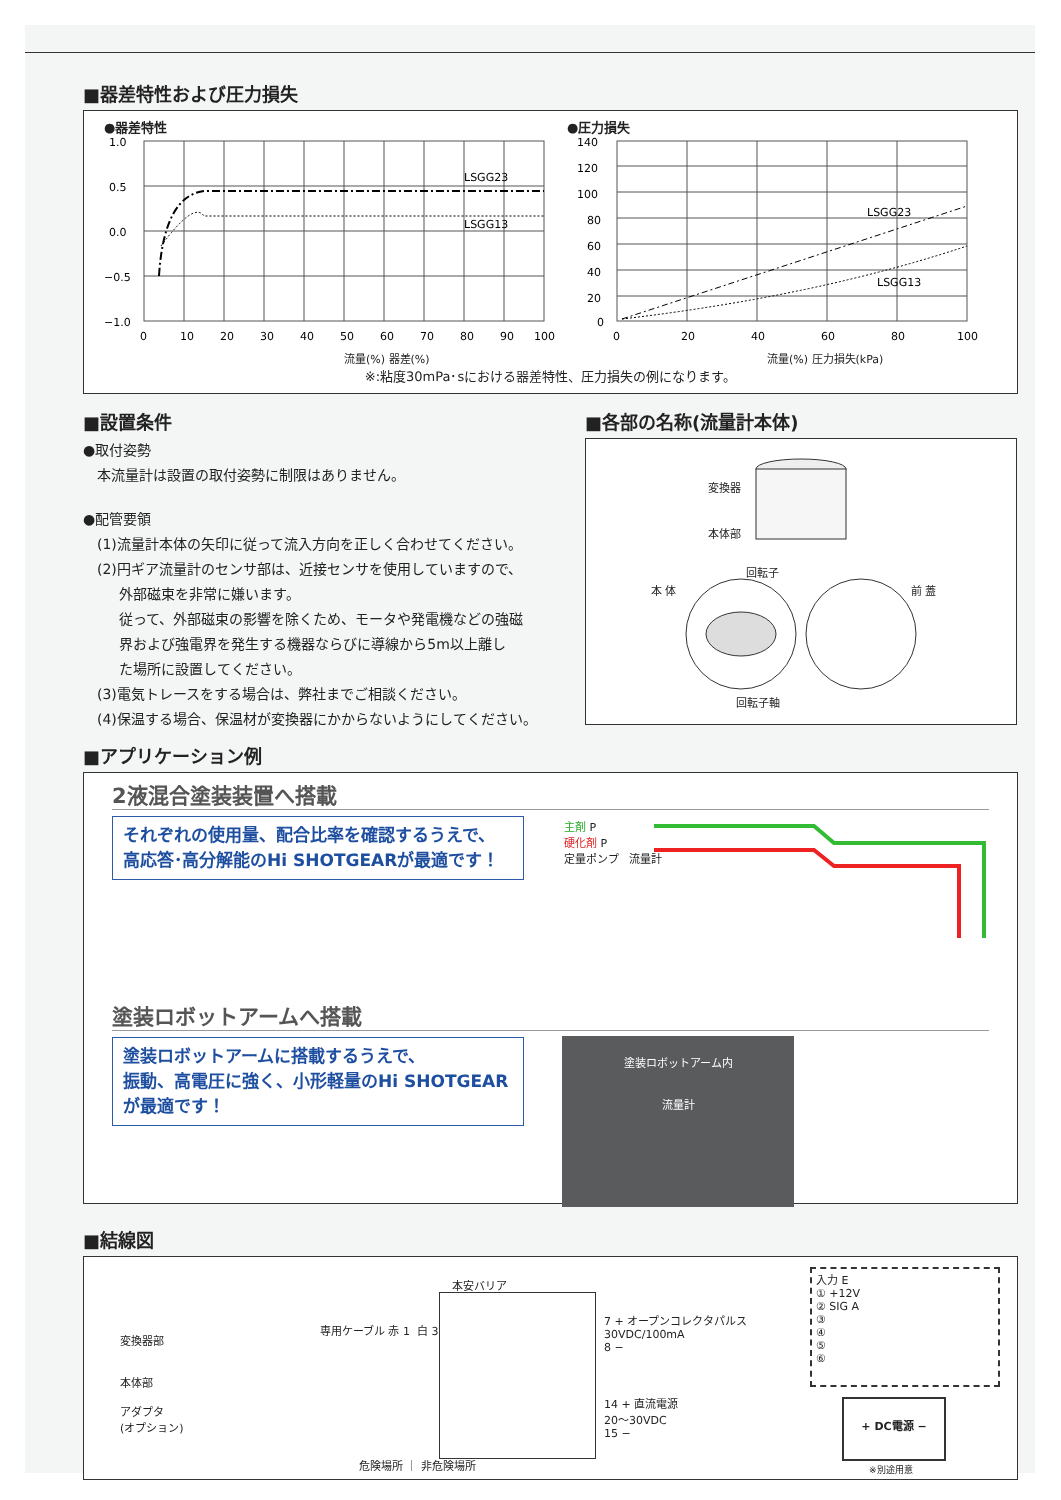■器差特性および圧力損失
●器差特性
1.0
0.5
0.0
−0.5
−1.0
LSGG23
LSGG13
0
10
20
30
40
50
60
70
80
90
100
流量(%) 器差(%)
●圧力損失
140
120
100
80
60
40
20
0
LSGG23
LSGG13
0
20
40
60
80
100
流量(%) 圧力損失(kPa)
※:粘度30mPa･sにおける器差特性、圧力損失の例になります。
■設置条件
●取付姿勢
本流量計は設置の取付姿勢に制限はありません。
●配管要領
(1)流量計本体の矢印に従って流入方向を正しく合わせてください。
(2)円ギア流量計のセンサ部は、近接センサを使用していますので、
外部磁束を非常に嫌います。
従って、外部磁束の影響を除くため、モータや発電機などの強磁
界および強電界を発生する機器ならびに導線から5m以上離し
た場所に設置してください。
(3)電気トレースをする場合は、弊社までご相談ください。
(4)保温する場合、保温材が変換器にかからないようにしてください。
■各部の名称(流量計本体)
変換器
本体部
回転子
本 体 前 蓋
回転子軸
■アプリケーション例
2液混合塗装装置へ搭載
それぞれの使用量、配合比率を確認するうえで、
高応答･高分解能のHi SHOTGEARが最適です！
主剤 P
硬化剤 P
定量ポンプ 流量計
塗装ロボットアームへ搭載
塗装ロボットアームに搭載するうえで、
振動、高電圧に強く、小形軽量のHi SHOTGEAR
が最適です！
塗装ロボットアーム内
流量計
■結線図
変換器部
本体部
アダプタ
(オプション)
専用ケーブル 赤 1 白 3
本安バリア
7 + オープンコレクタパルス
30VDC/100mA
8 −
14 + 直流電源
20〜30VDC
15 −
入力 E
① +12V
② SIG A
③
④
⑤
⑥
+ DC電源 −
※別途用意
危険場所 ｜ 非危険場所